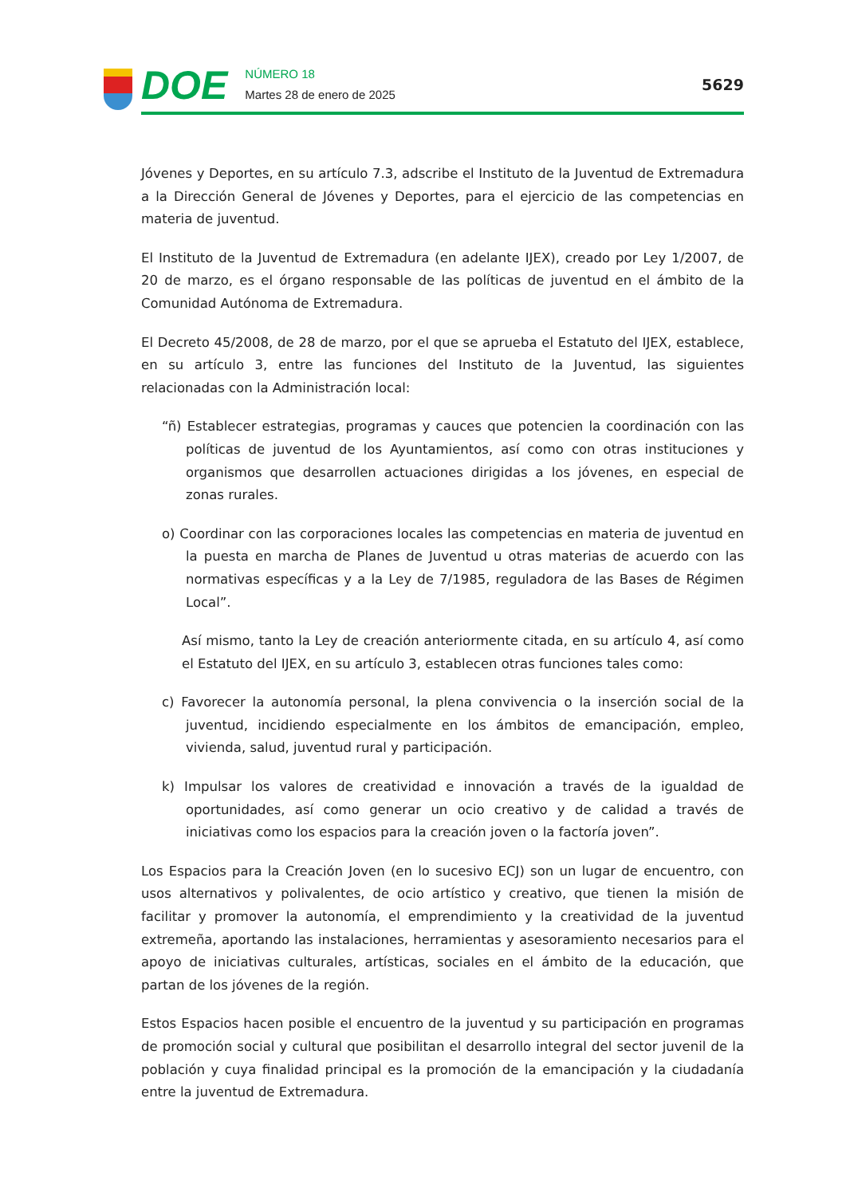DOE
NÚMERO 18
Martes 28 de enero de 2025
5629
Jóvenes y Deportes, en su artículo 7.3, adscribe el Instituto de la Juventud de Extremadura a la Dirección General de Jóvenes y Deportes, para el ejercicio de las competencias en materia de juventud.
El Instituto de la Juventud de Extremadura (en adelante IJEX), creado por Ley 1/2007, de 20 de marzo, es el órgano responsable de las políticas de juventud en el ámbito de la Comunidad Autónoma de Extremadura.
El Decreto 45/2008, de 28 de marzo, por el que se aprueba el Estatuto del IJEX, establece, en su artículo 3, entre las funciones del Instituto de la Juventud, las siguientes relacionadas con la Administración local:
“ñ) Establecer estrategias, programas y cauces que potencien la coordinación con las políticas de juventud de los Ayuntamientos, así como con otras instituciones y organismos que desarrollen actuaciones dirigidas a los jóvenes, en especial de zonas rurales.
o) Coordinar con las corporaciones locales las competencias en materia de juventud en la puesta en marcha de Planes de Juventud u otras materias de acuerdo con las normativas específicas y a la Ley de 7/1985, reguladora de las Bases de Régimen Local”.
Así mismo, tanto la Ley de creación anteriormente citada, en su artículo 4, así como el Estatuto del IJEX, en su artículo 3, establecen otras funciones tales como:
c) Favorecer la autonomía personal, la plena convivencia o la inserción social de la juventud, incidiendo especialmente en los ámbitos de emancipación, empleo, vivienda, salud, juventud rural y participación.
k) Impulsar los valores de creatividad e innovación a través de la igualdad de oportunidades, así como generar un ocio creativo y de calidad a través de iniciativas como los espacios para la creación joven o la factoría joven”.
Los Espacios para la Creación Joven (en lo sucesivo ECJ) son un lugar de encuentro, con usos alternativos y polivalentes, de ocio artístico y creativo, que tienen la misión de facilitar y promover la autonomía, el emprendimiento y la creatividad de la juventud extremeña, aportando las instalaciones, herramientas y asesoramiento necesarios para el apoyo de iniciativas culturales, artísticas, sociales en el ámbito de la educación, que partan de los jóvenes de la región.
Estos Espacios hacen posible el encuentro de la juventud y su participación en programas de promoción social y cultural que posibilitan el desarrollo integral del sector juvenil de la población y cuya finalidad principal es la promoción de la emancipación y la ciudadanía entre la juventud de Extremadura.